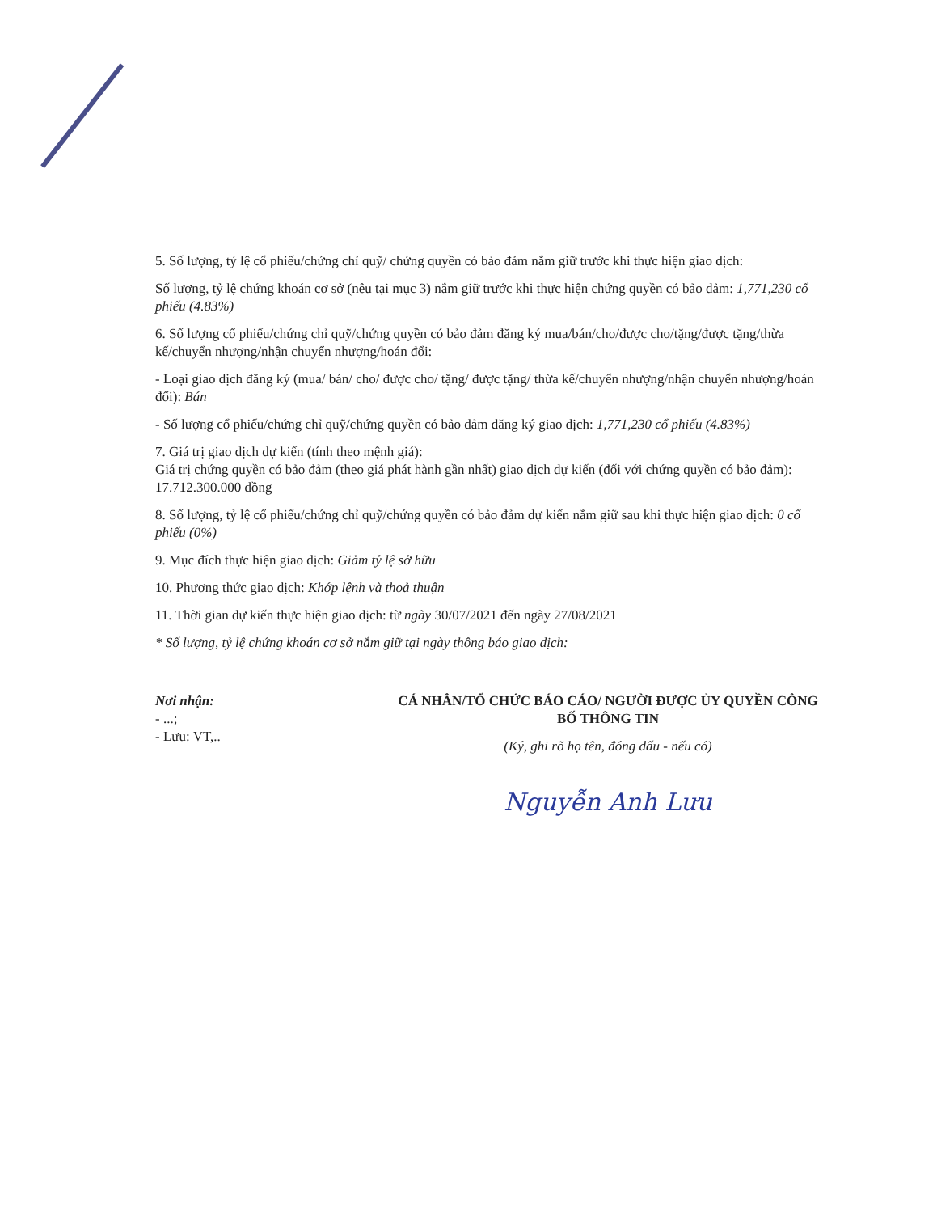5. Số lượng, tỷ lệ cổ phiếu/chứng chỉ quỹ/ chứng quyền có bảo đảm nắm giữ trước khi thực hiện giao dịch:
Số lượng, tỷ lệ chứng khoán cơ sở (nêu tại mục 3) nắm giữ trước khi thực hiện chứng quyền có bảo đảm: 1,771,230 cổ phiếu (4.83%)
6. Số lượng cổ phiếu/chứng chỉ quỹ/chứng quyền có bảo đảm đăng ký mua/bán/cho/được cho/tặng/được tặng/thừa kế/chuyển nhượng/nhận chuyển nhượng/hoán đổi:
- Loại giao dịch đăng ký (mua/ bán/ cho/ được cho/ tặng/ được tặng/ thừa kế/chuyển nhượng/nhận chuyển nhượng/hoán đổi): Bán
- Số lượng cổ phiếu/chứng chỉ quỹ/chứng quyền có bảo đảm đăng ký giao dịch: 1,771,230 cổ phiếu (4.83%)
7. Giá trị giao dịch dự kiến (tính theo mệnh giá):
Giá trị chứng quyền có bảo đảm (theo giá phát hành gần nhất) giao dịch dự kiến (đối với chứng quyền có bảo đảm): 17.712.300.000 đồng
8. Số lượng, tỷ lệ cổ phiếu/chứng chỉ quỹ/chứng quyền có bảo đảm dự kiến nắm giữ sau khi thực hiện giao dịch: 0 cổ phiếu (0%)
9. Mục đích thực hiện giao dịch: Giảm tỷ lệ sở hữu
10. Phương thức giao dịch: Khớp lệnh và thoả thuận
11. Thời gian dự kiến thực hiện giao dịch: từ ngày 30/07/2021 đến ngày 27/08/2021
* Số lượng, tỷ lệ chứng khoán cơ sở nắm giữ tại ngày thông báo giao dịch:
Nơi nhận:
- ...;
- Lưu: VT,..
CÁ NHÂN/TỔ CHỨC BÁO CÁO/ NGƯỜI ĐƯỢC ỦY QUYỀN CÔNG BỐ THÔNG TIN
(Ký, ghi rõ họ tên, đóng dấu - nếu có)
Nguyễn Anh Lưu